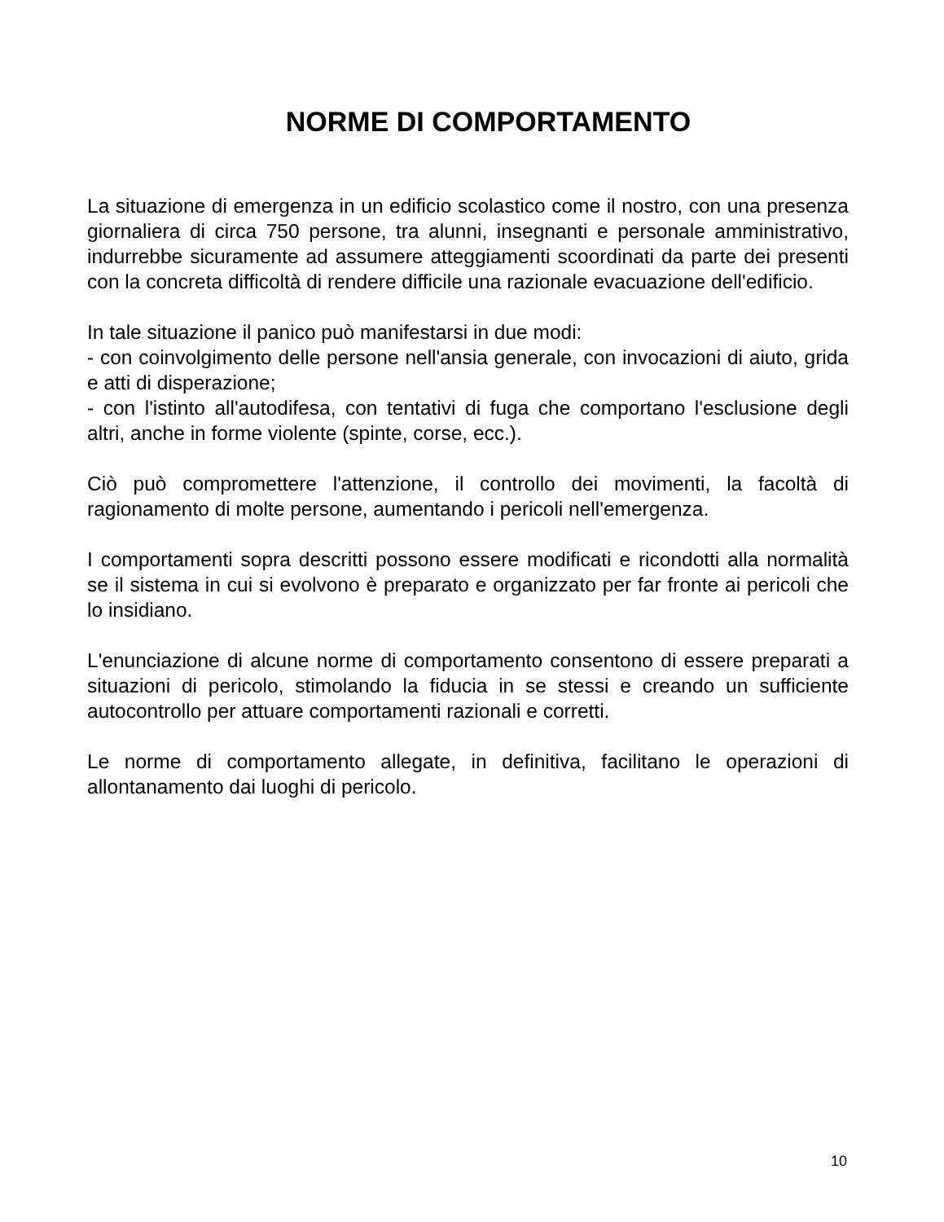NORME DI COMPORTAMENTO
La situazione di emergenza in un edificio scolastico come il nostro, con una presenza giornaliera di circa 750 persone, tra alunni, insegnanti e personale amministrativo, indurrebbe sicuramente ad assumere atteggiamenti scoordinati da parte dei presenti con la concreta difficoltà di rendere difficile una razionale evacuazione dell'edificio.
In tale situazione il panico può manifestarsi in due modi:
- con coinvolgimento delle persone nell'ansia generale, con invocazioni di aiuto, grida e atti di disperazione;
- con l'istinto all'autodifesa, con tentativi di fuga che comportano l'esclusione degli altri, anche in forme violente (spinte, corse, ecc.).
Ciò può compromettere l'attenzione, il controllo dei movimenti, la facoltà di ragionamento di molte persone, aumentando i pericoli nell'emergenza.
I comportamenti sopra descritti possono essere modificati e ricondotti alla normalità se il sistema in cui si evolvono è preparato e organizzato per far fronte ai pericoli che lo insidiano.
L'enunciazione di alcune norme di comportamento consentono di essere preparati a situazioni di pericolo, stimolando la fiducia in se stessi e creando un sufficiente autocontrollo per attuare comportamenti razionali e corretti.
Le norme di comportamento allegate, in definitiva, facilitano le operazioni di allontanamento dai luoghi di pericolo.
10